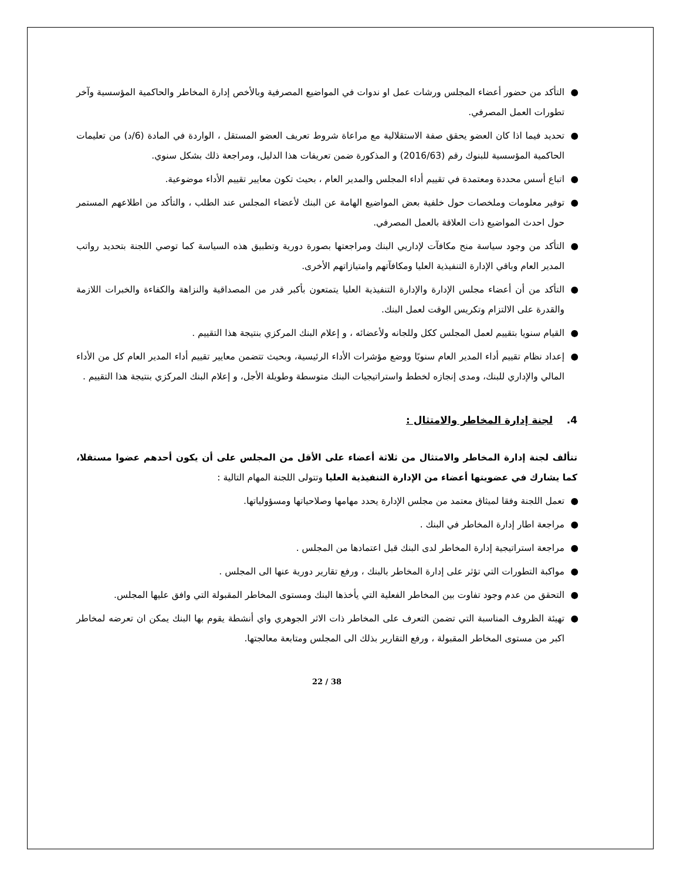● التأكد من حضور أعضاء المجلس ورشات عمل او ندوات في المواضيع المصرفية وبالأخص إدارة المخاطر والحاكمية المؤسسية وآخر تطورات العمل المصرفي.
● تحديد فيما اذا كان العضو يحقق صفة الاستقلالية مع مراعاة شروط تعريف العضو المستقل ، الواردة في المادة (6/د) من تعليمات الحاكمية المؤسسية للبنوك رقم (2016/63) و المذكورة ضمن تعريفات هذا الدليل، ومراجعة ذلك بشكل سنوي.
● اتباع أسس محددة ومعتمدة في تقييم أداء المجلس والمدير العام ، بحيث تكون معايير تقييم الأداء موضوعية.
● توفير معلومات وملخصات حول خلفية بعض المواضيع الهامة عن البنك لأعضاء المجلس عند الطلب ، والتأكد من اطلاعهم المستمر حول احدث المواضيع ذات العلاقة بالعمل المصرفي.
● التأكد من وجود سياسة منح مكافآت لإداريي البنك ومراجعتها بصورة دورية وتطبيق هذه السياسة كما توصي اللجنة بتحديد رواتب المدير العام وباقي الإدارة التنفيذية العليا ومكافآتهم وامتيازاتهم الأخرى.
● التأكد من أن أعضاء مجلس الإدارة والإدارة التنفيذية العليا يتمتعون بأكبر قدر من المصداقية والنزاهة والكفاءة والخبرات اللازمة والقدرة على الالتزام وتكريس الوقت لعمل البنك.
● القيام سنويا بتقييم لعمل المجلس ككل وللجانه ولأعضائه ، و إعلام البنك المركزي بنتيجة هذا التقييم .
● إعداد نظام تقييم أداء المدير العام سنويًا ووضع مؤشرات الأداء الرئيسية، وبحيث تتضمن معايير تقييم أداء المدير العام كل من الأداء المالي والإداري للبنك، ومدى إنجازه لخطط واستراتيجيات البنك متوسطة وطويلة الأجل، و إعلام البنك المركزي بنتيجة هذا التقييم .
4. لجنة إدارة المخاطر والامتثال :
تتألف لجنة إدارة المخاطر والامتثال من ثلاثة أعضاء على الأقل من المجلس على أن يكون أحدهم عضوا مستقلا، كما يشارك في عضويتها أعضاء من الإدارة التنفيذية العليا وتتولى اللجنة المهام التالية :
● تعمل اللجنة وفقا لميثاق معتمد من مجلس الإدارة يحدد مهامها وصلاحياتها ومسؤولياتها.
● مراجعة اطار إدارة المخاطر في البنك .
● مراجعة استراتيجية إدارة المخاطر لدى البنك قبل اعتمادها من المجلس .
● مواكبة التطورات التي تؤثر على إدارة المخاطر بالبنك ، ورفع تقارير دورية عنها الى المجلس .
● التحقق من عدم وجود تفاوت بين المخاطر الفعلية التي يأخذها البنك ومستوى المخاطر المقبولة التي وافق عليها المجلس.
● تهيئة الظروف المناسبة التي تضمن التعرف على المخاطر ذات الاثر الجوهري واي أنشطة يقوم بها البنك يمكن ان تعرضه لمخاطر اكبر من مستوى المخاطر المقبولة ، ورفع التقارير بذلك الى المجلس ومتابعة معالجتها.
22 / 38